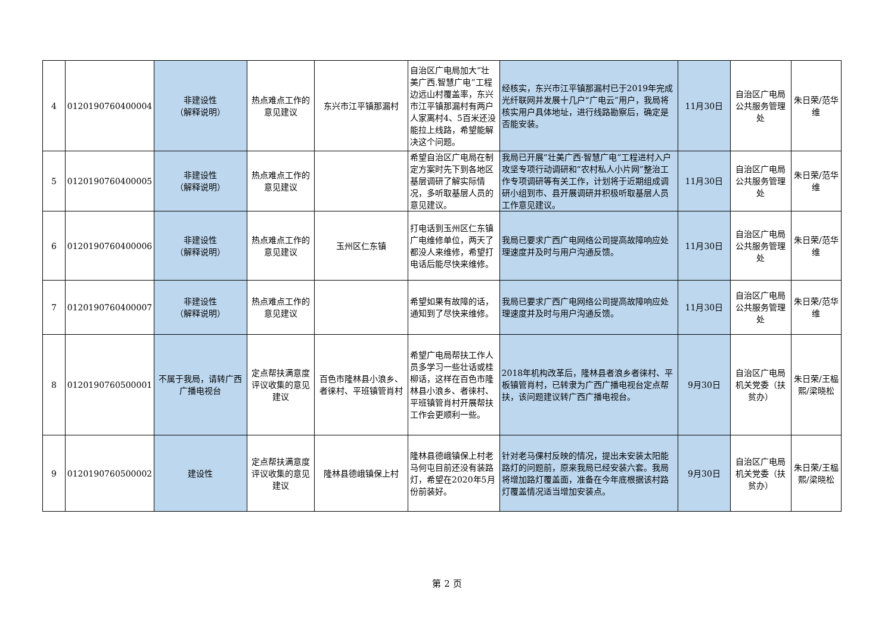| 4 | 0120190760400004 | 非建设性 （解释说明） | 热点难点工作的意见建议 | 东兴市江平镇那漏村 | 自治区广电局加大“壮美广西.智慧广电”工程边远山村覆盖率，东兴市江平镇那漏村有两户人家离村4、5百米还没能拉上线路，希望能解决这个问题。 | 经核实，东兴市江平镇那漏村已于2019年完成光纤联网并发展十几户“广电云”用户，我局将核实用户具体地址，进行线路勘察后，确定是否能安装。 | 11月30日 | 自治区广电局公共服务管理处 | 朱日荣/范华维 |
| 5 | 0120190760400005 | 非建设性 （解释说明） | 热点难点工作的意见建议 | | 希望自治区广电局在制定方案时先下到各地区基层调研了解实际情况，多听取基层人员的意见建议。 | 我局已开展“壮美广西·智慧广电”工程进村入户攻坚专项行动调研和“农村私人小片网”整治工作专项调研等有关工作，计划将于近期组成调研小组到市、县开展调研并积极听取基层人员工作意见建议。 | 11月30日 | 自治区广电局公共服务管理处 | 朱日荣/范华维 |
| 6 | 0120190760400006 | 非建设性 （解释说明） | 热点难点工作的意见建议 | 玉州区仁东镇 | 打电话到玉州区仁东镇广电维修单位，两天了都没人来维修，希望打电话后能尽快来维修。 | 我局已要求广西广电网络公司提高故障响应处理速度并及时与用户沟通反馈。 | 11月30日 | 自治区广电局公共服务管理处 | 朱日荣/范华维 |
| 7 | 0120190760400007 | 非建设性 （解释说明） | 热点难点工作的意见建议 | | 希望如果有故障的话，通知到了尽快来维修。 | 我局已要求广西广电网络公司提高故障响应处理速度并及时与用户沟通反馈。 | 11月30日 | 自治区广电局公共服务管理处 | 朱日荣/范华维 |
| 8 | 0120190760500001 | 不属于我局，请转广西广播电视台 | 定点帮扶满意度评议收集的意见建议 | 百色市隆林县小浪乡、者徕村、平班镇管肖村 | 希望广电局帮扶工作人员多学习一些壮话或桂柳话，这样在百色市隆林县小浪乡、者徕村、平班镇管肖村开展帮扶工作会更顺利一些。 | 2018年机构改革后，隆林县者浪乡者徕村、平板镇管肖村，已转隶为广西广播电视台定点帮扶，该问题建议转广西广播电视台。 | 9月30日 | 自治区广电局机关党委（扶贫办） | 朱日荣/王榀熙/梁晓松 |
| 9 | 0120190760500002 | 建设性 | 定点帮扶满意度评议收集的意见建议 | 隆林县德峨镇保上村 | 隆林县德峨镇保上村老马何屯目前还没有装路灯，希望在2020年5月份前装好。 | 针对老马倮村反映的情况，提出未安装太阳能路灯的问题前，原来我局已经安装六套。我局将增加路灯覆盖面，准备在今年底根据该村路灯覆盖情况适当增加安装点。 | 9月30日 | 自治区广电局机关党委（扶贫办） | 朱日荣/王榀熙/梁晓松 |
第 2 页